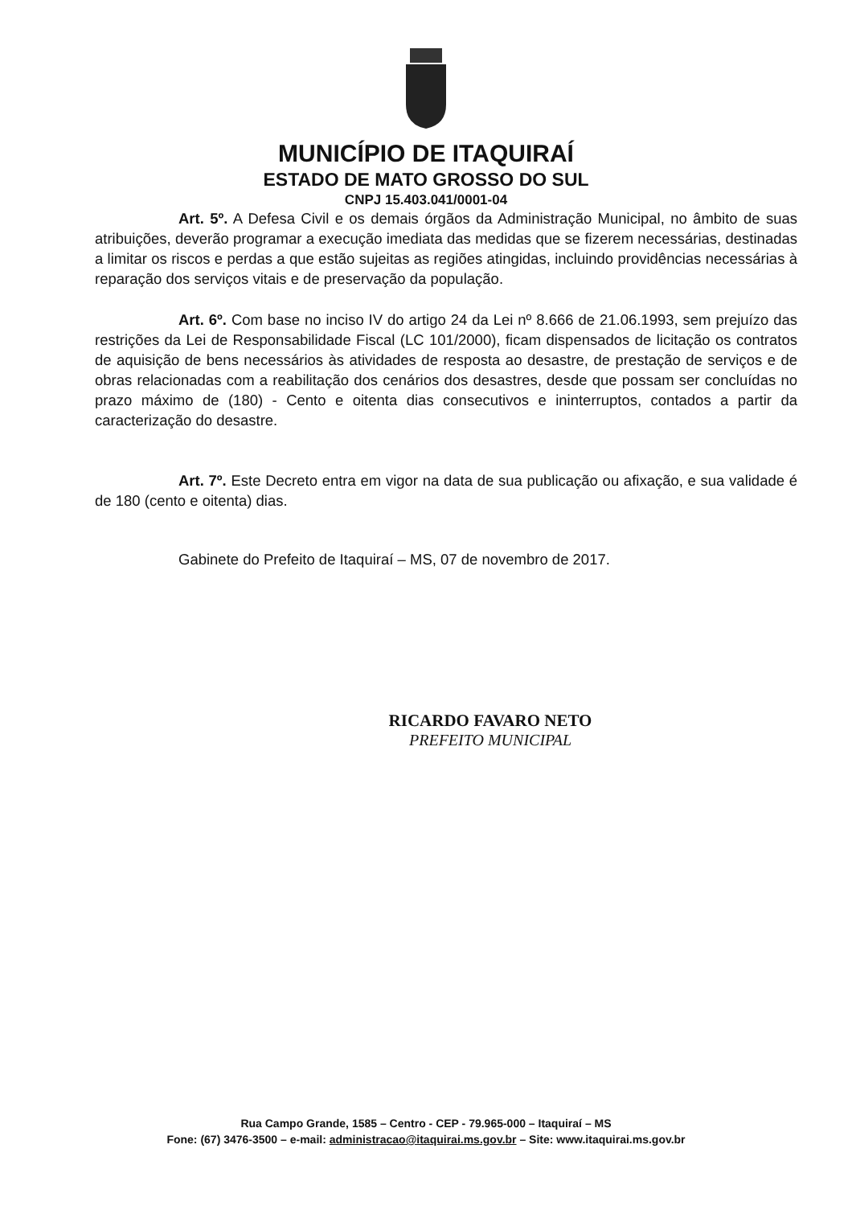MUNICÍPIO DE ITAQUIRAÍ
ESTADO DE MATO GROSSO DO SUL
CNPJ 15.403.041/0001-04
Art. 5º. A Defesa Civil e os demais órgãos da Administração Municipal, no âmbito de suas atribuições, deverão programar a execução imediata das medidas que se fizerem necessárias, destinadas a limitar os riscos e perdas a que estão sujeitas as regiões atingidas, incluindo providências necessárias à reparação dos serviços vitais e de preservação da população.
Art. 6º. Com base no inciso IV do artigo 24 da Lei nº 8.666 de 21.06.1993, sem prejuízo das restrições da Lei de Responsabilidade Fiscal (LC 101/2000), ficam dispensados de licitação os contratos de aquisição de bens necessários às atividades de resposta ao desastre, de prestação de serviços e de obras relacionadas com a reabilitação dos cenários dos desastres, desde que possam ser concluídas no prazo máximo de (180) - Cento e oitenta dias consecutivos e ininterruptos, contados a partir da caracterização do desastre.
Art. 7º. Este Decreto entra em vigor na data de sua publicação ou afixação, e sua validade é de 180 (cento e oitenta) dias.
Gabinete do Prefeito de Itaquiraí – MS, 07 de novembro de 2017.
RICARDO FAVARO NETO
PREFEITO MUNICIPAL
Rua Campo Grande, 1585 – Centro - CEP - 79.965-000 – Itaquiraí – MS
Fone: (67) 3476-3500 – e-mail: administracao@itaquirai.ms.gov.br – Site: www.itaquirai.ms.gov.br